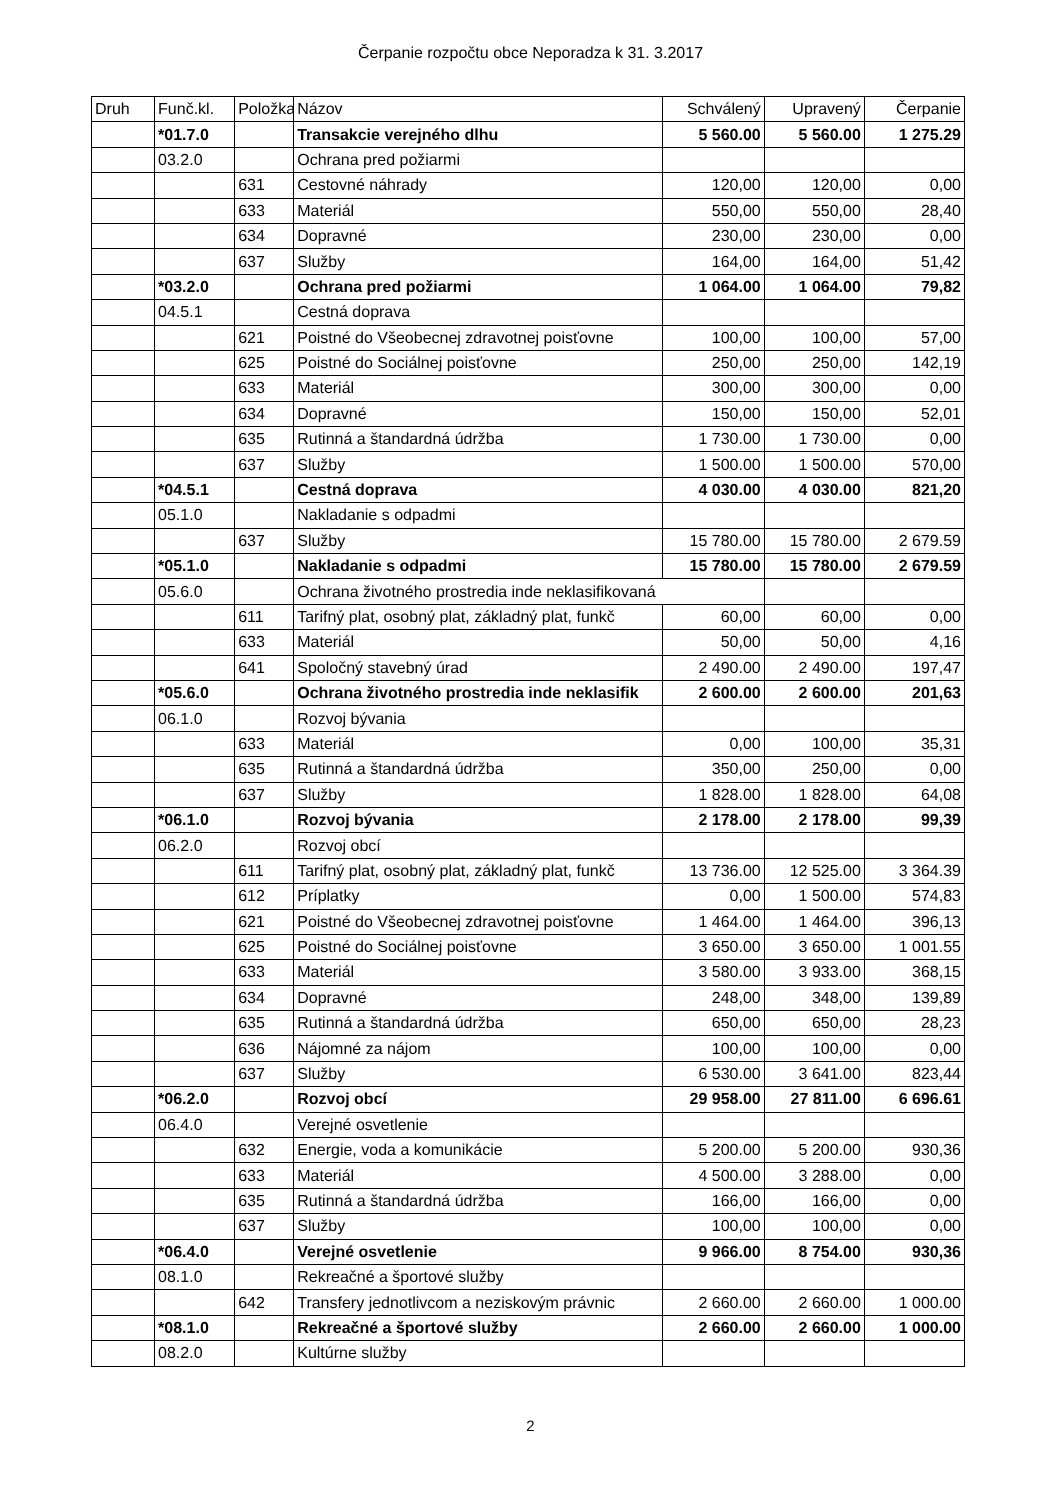Čerpanie rozpočtu obce Neporadza k 31. 3.2017
| Druh | Funč.kl. | Položka | Názov | Schválený | Upravený | Čerpanie |
| --- | --- | --- | --- | --- | --- | --- |
| | *01.7.0 | | Transakcie verejného dlhu | 5 560.00 | 5 560.00 | 1 275.29 |
| | 03.2.0 | | Ochrana pred požiarmi | | | |
| | | 631 | Cestovné náhrady | 120,00 | 120,00 | 0,00 |
| | | 633 | Materiál | 550,00 | 550,00 | 28,40 |
| | | 634 | Dopravné | 230,00 | 230,00 | 0,00 |
| | | 637 | Služby | 164,00 | 164,00 | 51,42 |
| | *03.2.0 | | Ochrana pred požiarmi | 1 064.00 | 1 064.00 | 79,82 |
| | 04.5.1 | | Cestná doprava | | | |
| | | 621 | Poistné do Všeobecnej zdravotnej poisťovne | 100,00 | 100,00 | 57,00 |
| | | 625 | Poistné do Sociálnej poisťovne | 250,00 | 250,00 | 142,19 |
| | | 633 | Materiál | 300,00 | 300,00 | 0,00 |
| | | 634 | Dopravné | 150,00 | 150,00 | 52,01 |
| | | 635 | Rutinná a štandardná údržba | 1 730.00 | 1 730.00 | 0,00 |
| | | 637 | Služby | 1 500.00 | 1 500.00 | 570,00 |
| | *04.5.1 | | Cestná doprava | 4 030.00 | 4 030.00 | 821,20 |
| | 05.1.0 | | Nakladanie s odpadmi | | | |
| | | 637 | Služby | 15 780.00 | 15 780.00 | 2 679.59 |
| | *05.1.0 | | Nakladanie s odpadmi | 15 780.00 | 15 780.00 | 2 679.59 |
| | 05.6.0 | | Ochrana životného prostredia inde neklasifikovaná | | | |
| | | 611 | Tarifný plat, osobný plat, základný plat, funkč | 60,00 | 60,00 | 0,00 |
| | | 633 | Materiál | 50,00 | 50,00 | 4,16 |
| | | 641 | Spoločný stavebný úrad | 2 490.00 | 2 490.00 | 197,47 |
| | *05.6.0 | | Ochrana životného prostredia inde neklasifik | 2 600.00 | 2 600.00 | 201,63 |
| | 06.1.0 | | Rozvoj bývania | | | |
| | | 633 | Materiál | 0,00 | 100,00 | 35,31 |
| | | 635 | Rutinná a štandardná údržba | 350,00 | 250,00 | 0,00 |
| | | 637 | Služby | 1 828.00 | 1 828.00 | 64,08 |
| | *06.1.0 | | Rozvoj bývania | 2 178.00 | 2 178.00 | 99,39 |
| | 06.2.0 | | Rozvoj obcí | | | |
| | | 611 | Tarifný plat, osobný plat, základný plat, funkč | 13 736.00 | 12 525.00 | 3 364.39 |
| | | 612 | Príplatky | 0,00 | 1 500.00 | 574,83 |
| | | 621 | Poistné do Všeobecnej zdravotnej poisťovne | 1 464.00 | 1 464.00 | 396,13 |
| | | 625 | Poistné do Sociálnej poisťovne | 3 650.00 | 3 650.00 | 1 001.55 |
| | | 633 | Materiál | 3 580.00 | 3 933.00 | 368,15 |
| | | 634 | Dopravné | 248,00 | 348,00 | 139,89 |
| | | 635 | Rutinná a štandardná údržba | 650,00 | 650,00 | 28,23 |
| | | 636 | Nájomné za nájom | 100,00 | 100,00 | 0,00 |
| | | 637 | Služby | 6 530.00 | 3 641.00 | 823,44 |
| | *06.2.0 | | Rozvoj obcí | 29 958.00 | 27 811.00 | 6 696.61 |
| | 06.4.0 | | Verejné osvetlenie | | | |
| | | 632 | Energie, voda a komunikácie | 5 200.00 | 5 200.00 | 930,36 |
| | | 633 | Materiál | 4 500.00 | 3 288.00 | 0,00 |
| | | 635 | Rutinná a štandardná údržba | 166,00 | 166,00 | 0,00 |
| | | 637 | Služby | 100,00 | 100,00 | 0,00 |
| | *06.4.0 | | Verejné osvetlenie | 9 966.00 | 8 754.00 | 930,36 |
| | 08.1.0 | | Rekreačné a športové služby | | | |
| | | 642 | Transfery jednotlivcom a neziskovým právnic | 2 660.00 | 2 660.00 | 1 000.00 |
| | *08.1.0 | | Rekreačné a športové služby | 2 660.00 | 2 660.00 | 1 000.00 |
| | 08.2.0 | | Kultúrne služby | | | |
2